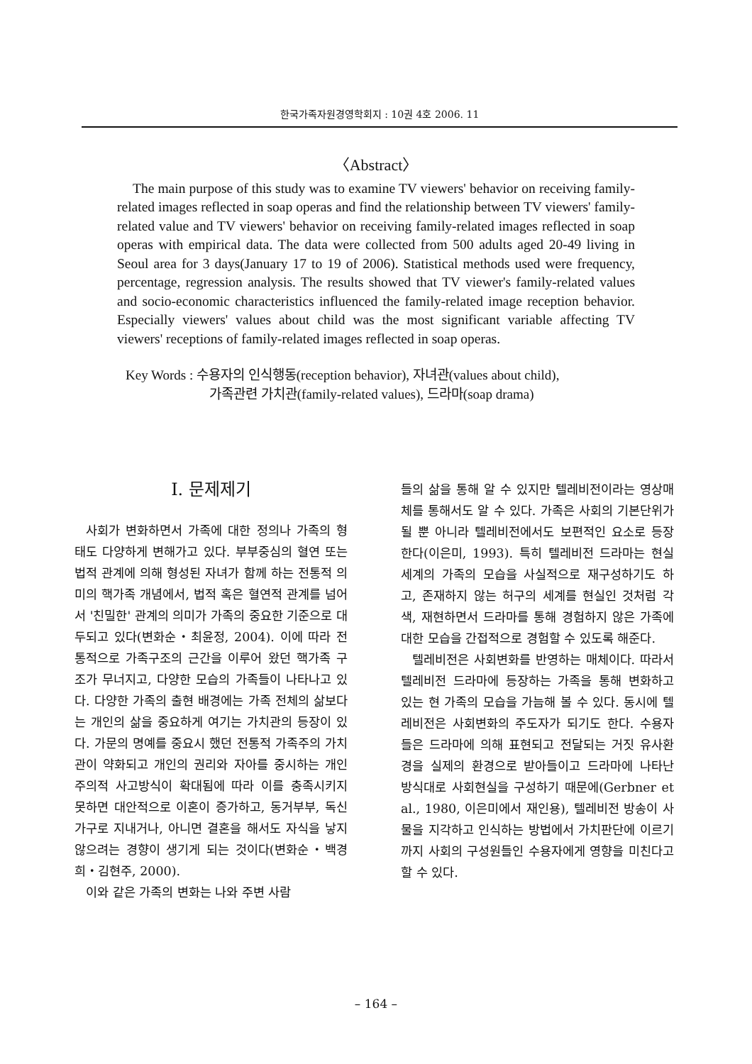한국가족자원경영학회지 : 10권 4호 2006. 11
〈Abstract〉
The main purpose of this study was to examine TV viewers' behavior on receiving family-related images reflected in soap operas and find the relationship between TV viewers' family-related value and TV viewers' behavior on receiving family-related images reflected in soap operas with empirical data. The data were collected from 500 adults aged 20-49 living in Seoul area for 3 days(January 17 to 19 of 2006). Statistical methods used were frequency, percentage, regression analysis. The results showed that TV viewer's family-related values and socio-economic characteristics influenced the family-related image reception behavior. Especially viewers' values about child was the most significant variable affecting TV viewers' receptions of family-related images reflected in soap operas.
Key Words : 수용자의 인식행동(reception behavior), 자녀관(values about child),
가족관련 가치관(family-related values), 드라마(soap drama)
I. 문제제기
사회가 변화하면서 가족에 대한 정의나 가족의 형태도 다양하게 변해가고 있다. 부부중심의 혈연 또는 법적 관계에 의해 형성된 자녀가 함께 하는 전통적 의미의 핵가족 개념에서, 법적 혹은 혈연적 관계를 넘어서 '친밀한' 관계의 의미가 가족의 중요한 기준으로 대두되고 있다(변화순・최윤정, 2004). 이에 따라 전통적으로 가족구조의 근간을 이루어 왔던 핵가족 구조가 무너지고, 다양한 모습의 가족들이 나타나고 있다. 다양한 가족의 출현 배경에는 가족 전체의 삶보다는 개인의 삶을 중요하게 여기는 가치관의 등장이 있다. 가문의 명예를 중요시 했던 전통적 가족주의 가치관이 약화되고 개인의 권리와 자아를 중시하는 개인주의적 사고방식이 확대됨에 따라 이를 충족시키지 못하면 대안적으로 이혼이 증가하고, 동거부부, 독신가구로 지내거나, 아니면 결혼을 해서도 자식을 낳지 않으려는 경향이 생기게 되는 것이다(변화순・백경희・김현주, 2000).
이와 같은 가족의 변화는 나와 주변 사람
들의 삶을 통해 알 수 있지만 텔레비전이라는 영상매체를 통해서도 알 수 있다. 가족은 사회의 기본단위가 될 뿐 아니라 텔레비전에서도 보편적인 요소로 등장한다(이은미, 1993). 특히 텔레비전 드라마는 현실세계의 가족의 모습을 사실적으로 재구성하기도 하고, 존재하지 않는 허구의 세계를 현실인 것처럼 각색, 재현하면서 드라마를 통해 경험하지 않은 가족에 대한 모습을 간접적으로 경험할 수 있도록 해준다.
텔레비전은 사회변화를 반영하는 매체이다. 따라서 텔레비전 드라마에 등장하는 가족을 통해 변화하고 있는 현 가족의 모습을 가늠해 볼 수 있다. 동시에 텔레비전은 사회변화의 주도자가 되기도 한다. 수용자들은 드라마에 의해 표현되고 전달되는 거짓 유사환경을 실제의 환경으로 받아들이고 드라마에 나타난 방식대로 사회현실을 구성하기 때문에(Gerbner et al., 1980, 이은미에서 재인용), 텔레비전 방송이 사물을 지각하고 인식하는 방법에서 가치판단에 이르기까지 사회의 구성원들인 수용자에게 영향을 미친다고 할 수 있다.
– 164 –